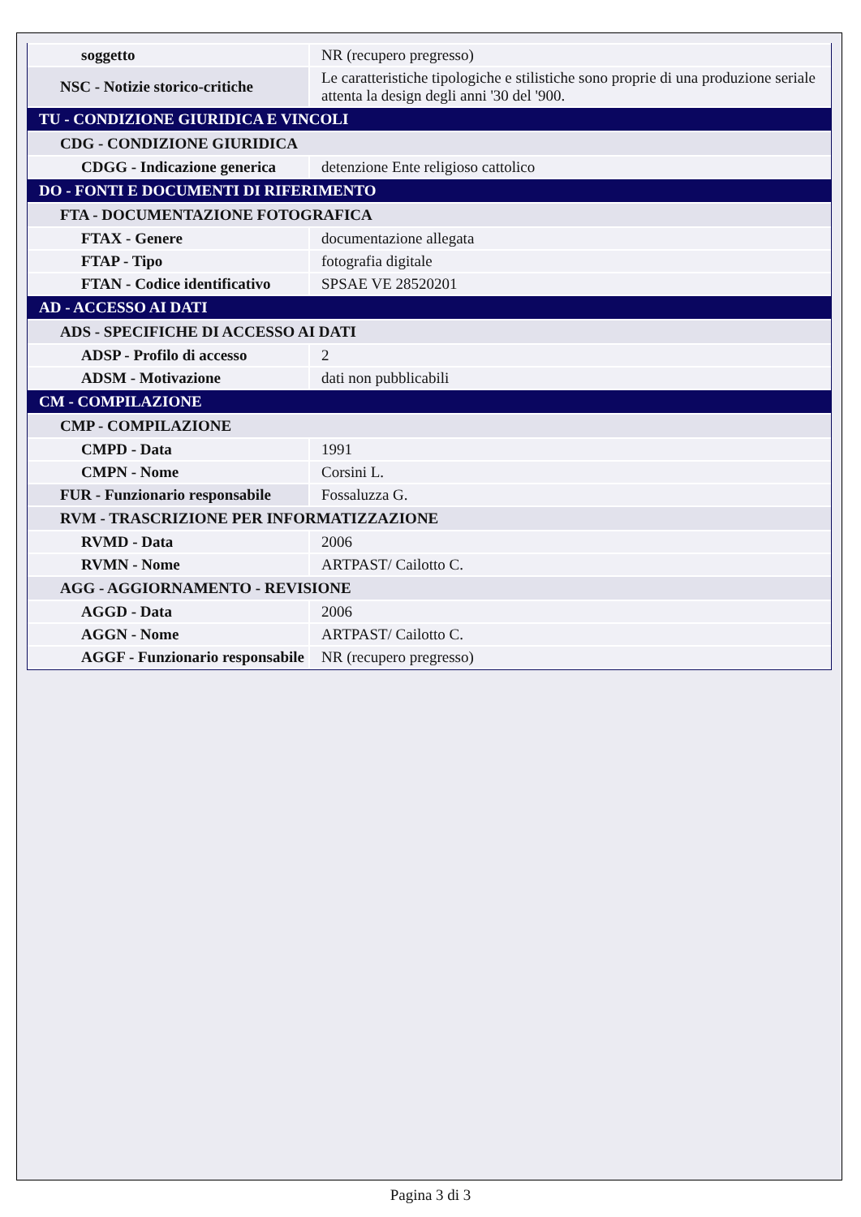| soggetto | NR (recupero pregresso) |
| NSC - Notizie storico-critiche | Le caratteristiche tipologiche e stilistiche sono proprie di una produzione seriale attenta la design degli anni '30 del '900. |
| TU - CONDIZIONE GIURIDICA E VINCOLI | |
| CDG - CONDIZIONE GIURIDICA | |
| CDGG - Indicazione generica | detenzione Ente religioso cattolico |
| DO - FONTI E DOCUMENTI DI RIFERIMENTO | |
| FTA - DOCUMENTAZIONE FOTOGRAFICA | |
| FTAX - Genere | documentazione allegata |
| FTAP - Tipo | fotografia digitale |
| FTAN - Codice identificativo | SPSAE VE 28520201 |
| AD - ACCESSO AI DATI | |
| ADS - SPECIFICHE DI ACCESSO AI DATI | |
| ADSP - Profilo di accesso | 2 |
| ADSM - Motivazione | dati non pubblicabili |
| CM - COMPILAZIONE | |
| CMP - COMPILAZIONE | |
| CMPD - Data | 1991 |
| CMPN - Nome | Corsini L. |
| FUR - Funzionario responsabile | Fossaluzza G. |
| RVM - TRASCRIZIONE PER INFORMATIZZAZIONE | |
| RVMD - Data | 2006 |
| RVMN - Nome | ARTPAST/ Cailotto C. |
| AGG - AGGIORNAMENTO - REVISIONE | |
| AGGD - Data | 2006 |
| AGGN - Nome | ARTPAST/ Cailotto C. |
| AGGF - Funzionario responsabile | NR (recupero pregresso) |
Pagina 3 di 3